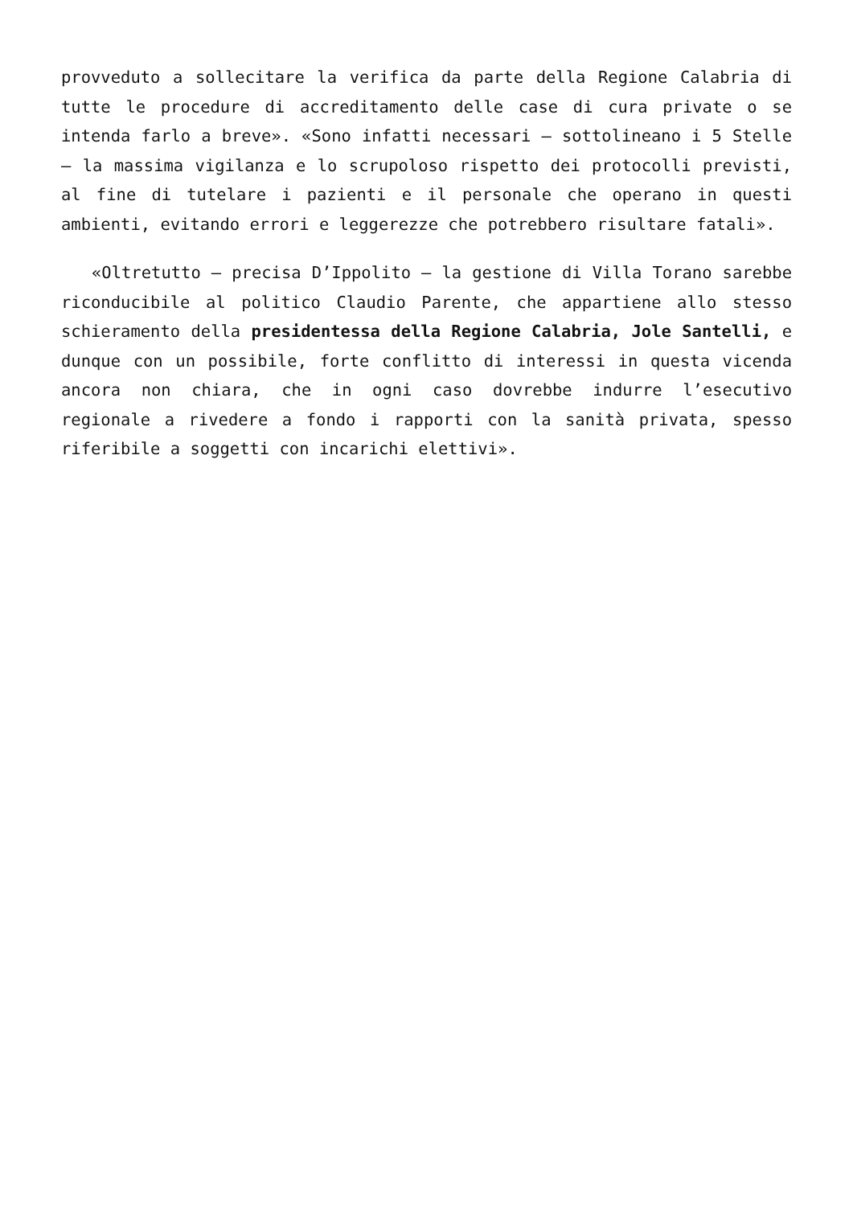provveduto a sollecitare la verifica da parte della Regione Calabria di tutte le procedure di accreditamento delle case di cura private o se intenda farlo a breve». «Sono infatti necessari – sottolineano i 5 Stelle – la massima vigilanza e lo scrupoloso rispetto dei protocolli previsti, al fine di tutelare i pazienti e il personale che operano in questi ambienti, evitando errori e leggerezze che potrebbero risultare fatali».
«Oltretutto – precisa D’Ippolito – la gestione di Villa Torano sarebbe riconducibile al politico Claudio Parente, che appartiene allo stesso schieramento della presidentessa della Regione Calabria, Jole Santelli, e dunque con un possibile, forte conflitto di interessi in questa vicenda ancora non chiara, che in ogni caso dovrebbe indurre l’esecutivo regionale a rivedere a fondo i rapporti con la sanità privata, spesso riferibile a soggetti con incarichi elettivi».